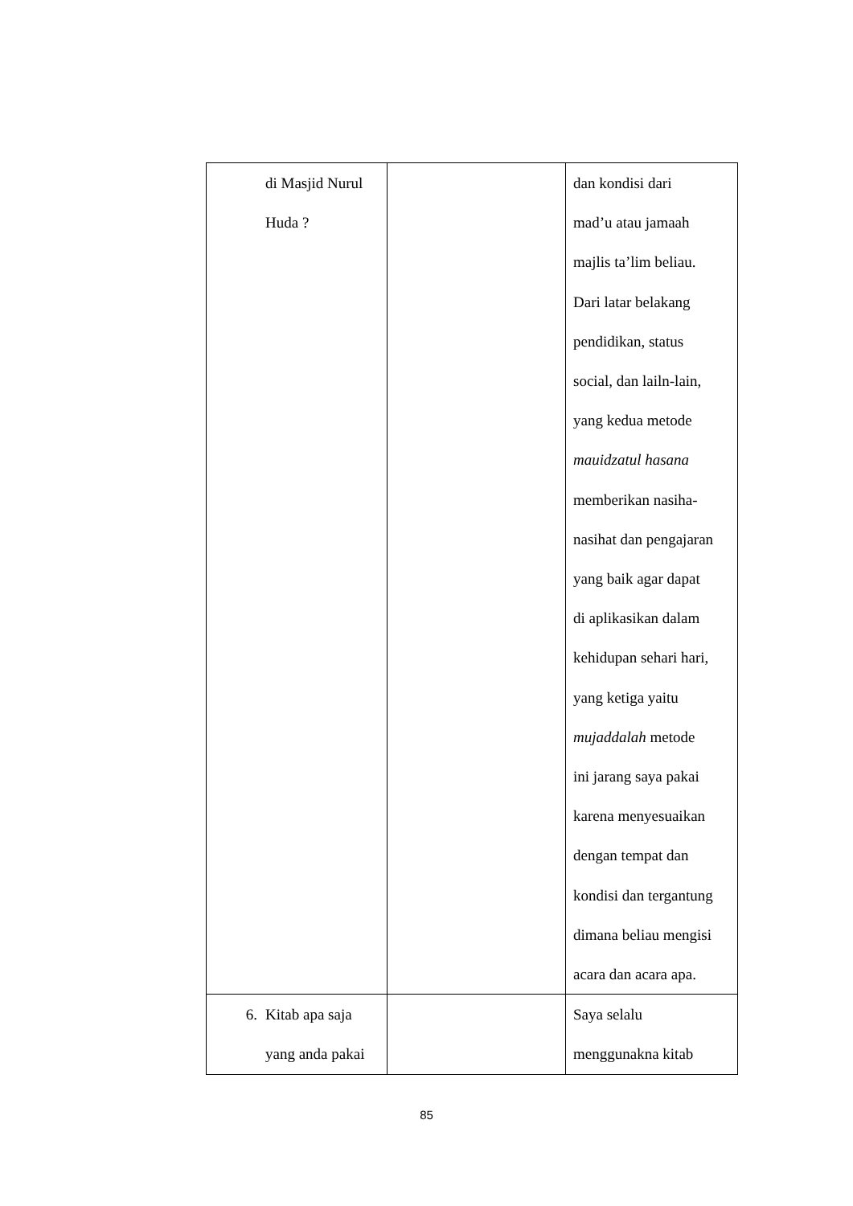| di Masjid Nurul Huda ? | | dan kondisi dari mad’u atau jamaah majlis ta’lim beliau. Dari latar belakang pendidikan, status social, dan lailn-lain, yang kedua metode mauidzatul hasana memberikan nasiha- nasihat dan pengajaran yang baik agar dapat di aplikasikan dalam kehidupan sehari hari, yang ketiga yaitu mujaddalah metode ini jarang saya pakai karena menyesuaikan dengan tempat dan kondisi dan tergantung dimana beliau mengisi acara dan acara apa. |
| 6. Kitab apa saja yang anda pakai | | Saya selalu menggunakna kitab |
85